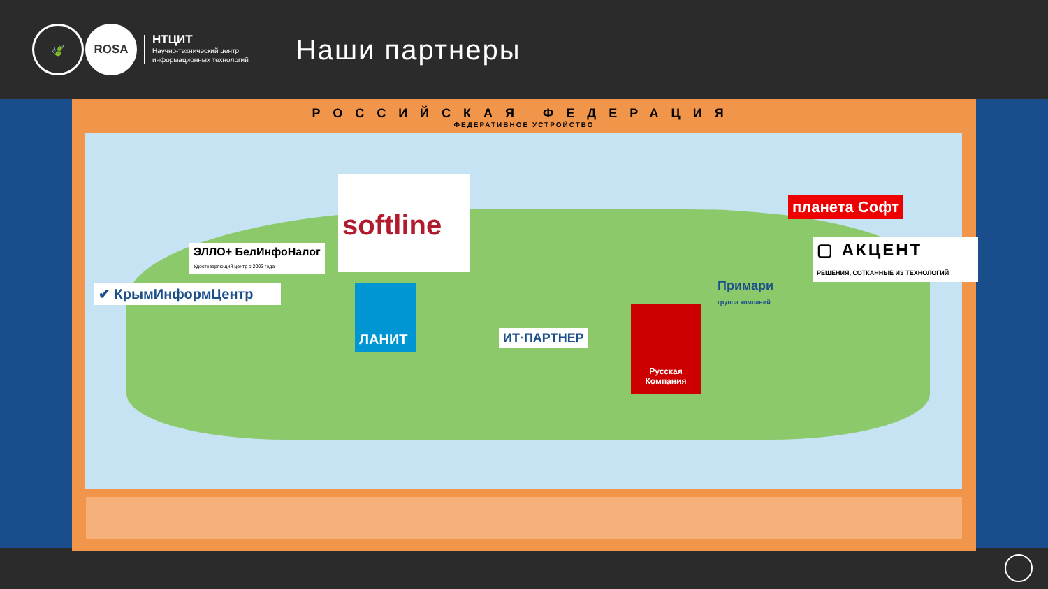🍃 ROSA
НТЦИТ
Научно-технический центр
информационных технологий
Наши партнеры
РОССИЙСКАЯ ФЕДЕРАЦИЯ
ФЕДЕРАТИВНОЕ УСТРОЙСТВО
softline
ЭЛЛО+ БелИнфоНалог
Удостоверяющий центр с 2003 года
✔ КрымИнформЦентр ЛАНИТ
ИТ·ПАРТНЕР
Русская Компания
Примари
группа компаний
планета Софт
▢ АКЦЕНТ
РЕШЕНИЯ, СОТКАННЫЕ ИЗ ТЕХНОЛОГИЙ